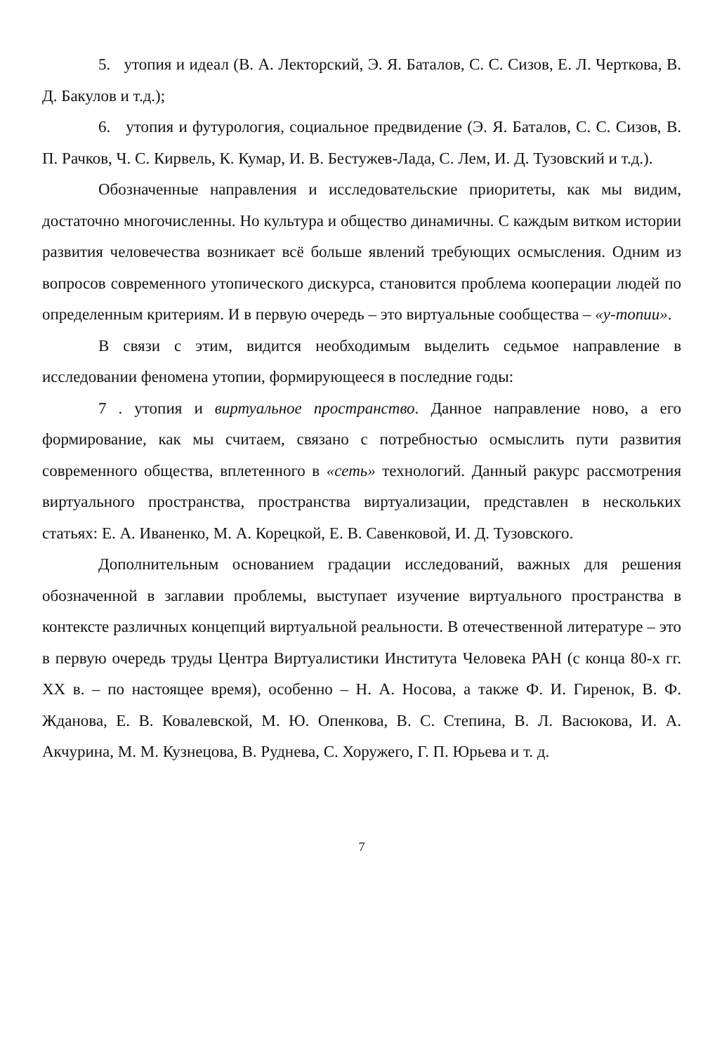5. утопия и идеал (В. А. Лекторский, Э. Я. Баталов, С. С. Сизов, Е. Л. Черткова, В. Д. Бакулов и т.д.);
6. утопия и футурология, социальное предвидение (Э. Я. Баталов, С. С. Сизов, В. П. Рачков, Ч. С. Кирвель, К. Кумар, И. В. Бестужев-Лада, С. Лем, И. Д. Тузовский и т.д.).
Обозначенные направления и исследовательские приоритеты, как мы видим, достаточно многочисленны. Но культура и общество динамичны. С каждым витком истории развития человечества возникает всё больше явлений требующих осмысления. Одним из вопросов современного утопического дискурса, становится проблема кооперации людей по определенным критериям. И в первую очередь – это виртуальные сообщества – «у-топии».
В связи с этим, видится необходимым выделить седьмое направление в исследовании феномена утопии, формирующееся в последние годы:
7 . утопия и виртуальное пространство. Данное направление ново, а его формирование, как мы считаем, связано с потребностью осмыслить пути развития современного общества, вплетенного в «сеть» технологий. Данный ракурс рассмотрения виртуального пространства, пространства виртуализации, представлен в нескольких статьях: Е. А. Иваненко, М. А. Корецкой, Е. В. Савенковой, И. Д. Тузовского.
Дополнительным основанием градации исследований, важных для решения обозначенной в заглавии проблемы, выступает изучение виртуального пространства в контексте различных концепций виртуальной реальности. В отечественной литературе – это в первую очередь труды Центра Виртуалистики Института Человека РАН (с конца 80-х гг. XX в. – по настоящее время), особенно – Н. А. Носова, а также Ф. И. Гиренок, В. Ф. Жданова, Е. В. Ковалевской, М. Ю. Опенкова, В. С. Степина, В. Л. Васюкова, И. А. Акчурина, М. М. Кузнецова, В. Руднева, С. Хоружего, Г. П. Юрьева и т. д.
7